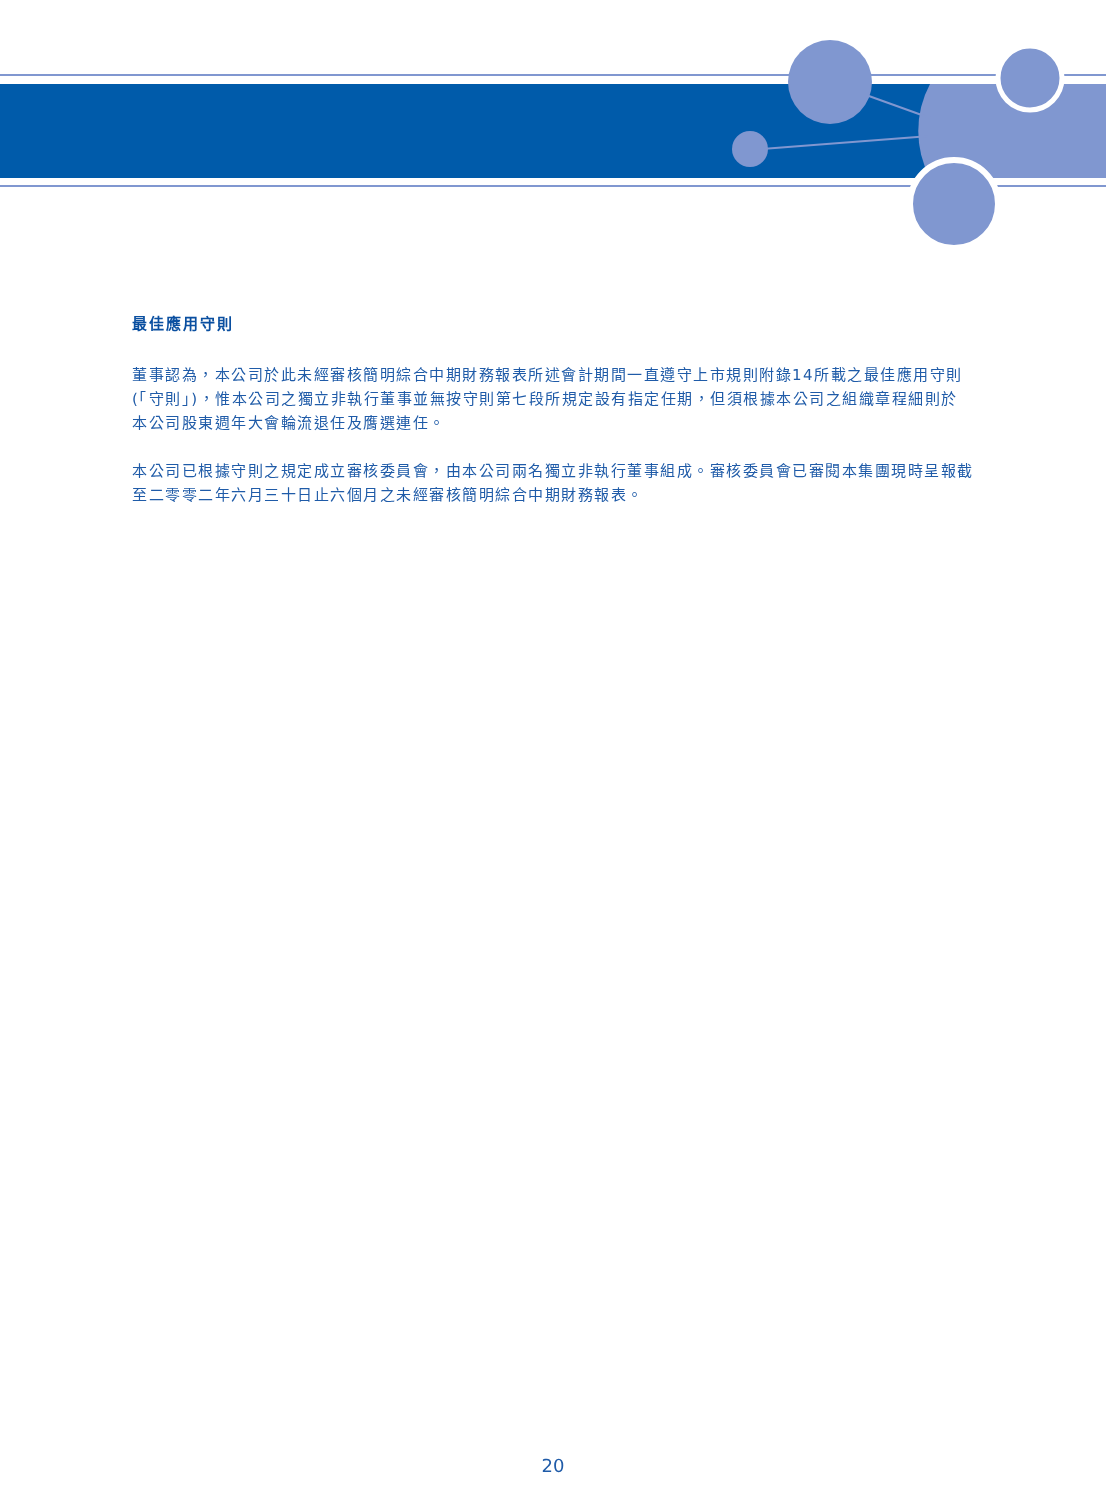最佳應用守則
董事認為，本公司於此未經審核簡明綜合中期財務報表所述會計期間一直遵守上市規則附錄14所載之最佳應用守則(「守則」)，惟本公司之獨立非執行董事並無按守則第七段所規定設有指定任期，但須根據本公司之組織章程細則於本公司股東週年大會輪流退任及膺選連任。
本公司已根據守則之規定成立審核委員會，由本公司兩名獨立非執行董事組成。審核委員會已審閱本集團現時呈報截至二零零二年六月三十日止六個月之未經審核簡明綜合中期財務報表。
20